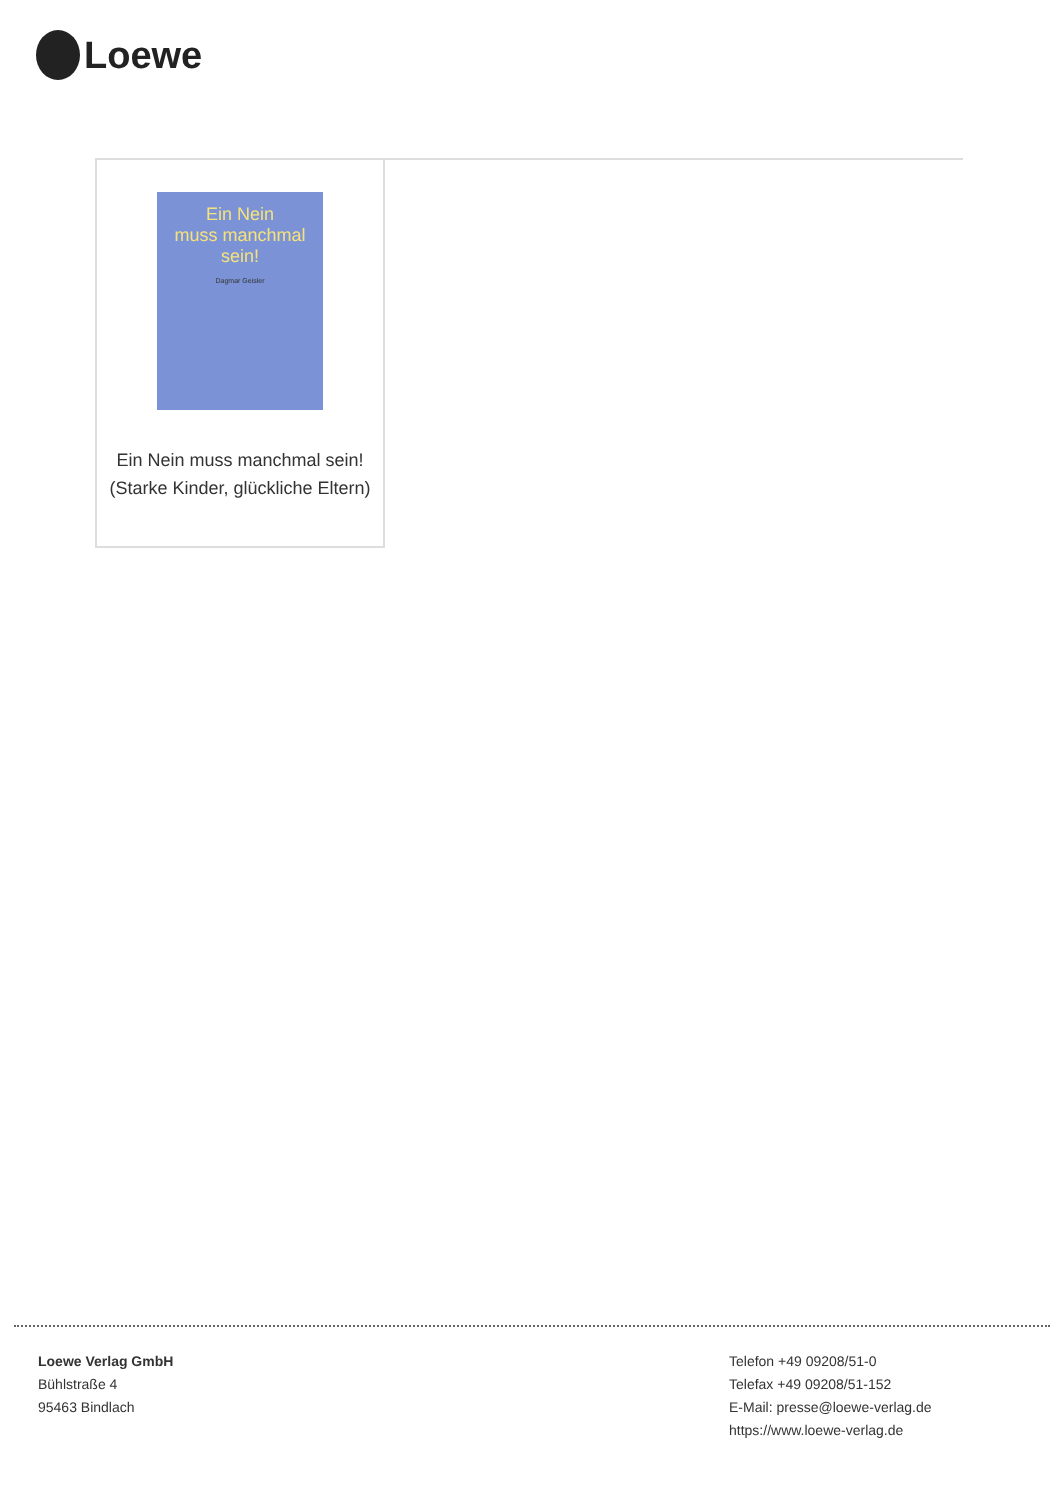Loewe
Ein Nein
muss manchmal
sein!
Dagmar Geisler
Ein Nein muss manchmal sein! (Starke Kinder, glückliche Eltern)
Loewe Verlag GmbH
Bühlstraße 4
95463 Bindlach
Telefon +49 09208/51-0
Telefax +49 09208/51-152
E-Mail: presse@loewe-verlag.de
https://www.loewe-verlag.de